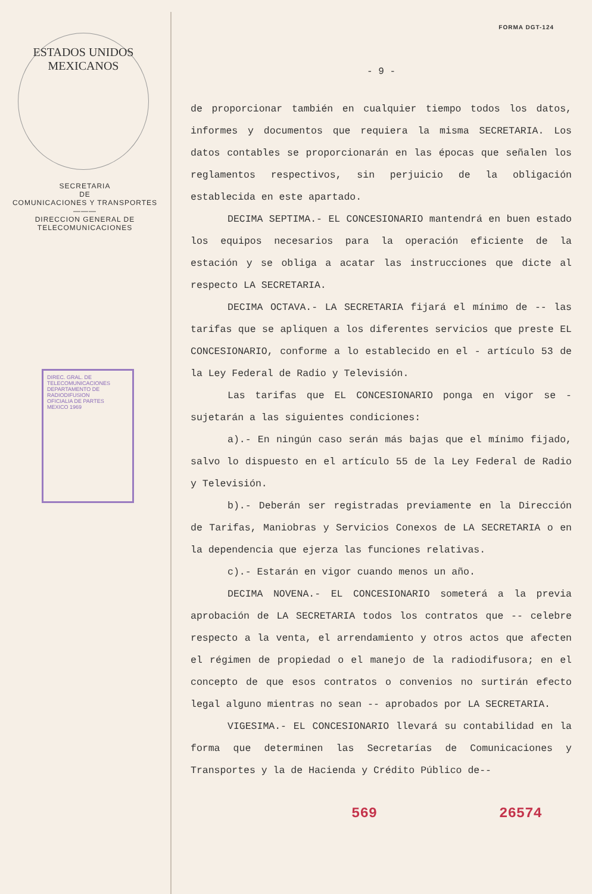ESTADOS UNIDOS MEXICANOS
SECRETARIA
DE
COMUNICACIONES Y TRANSPORTES
———
DIRECCION GENERAL DE
TELECOMUNICACIONES
DIREC. GRAL. DE TELECOMUNICACIONES
DEPARTAMENTO DE RADIODIFUSION
OFICIALIA DE PARTES
MEXICO 1969
FORMA DGT-124
- 9 -
de proporcionar también en cualquier tiempo todos los datos, informes y documentos que requiera la misma SECRETARIA. Los datos contables se proporcionarán en las épocas que señalen los reglamentos respectivos, sin perjuicio de la obligación establecida en este apartado.
DECIMA SEPTIMA.- EL CONCESIONARIO mantendrá en buen estado los equipos necesarios para la operación eficiente de la estación y se obliga a acatar las instrucciones que dicte al respecto LA SECRETARIA.
DECIMA OCTAVA.- LA SECRETARIA fijará el mínimo de -- las tarifas que se apliquen a los diferentes servicios que preste EL CONCESIONARIO, conforme a lo establecido en el - artículo 53 de la Ley Federal de Radio y Televisión.
Las tarifas que EL CONCESIONARIO ponga en vigor se - sujetarán a las siguientes condiciones:
a).- En ningún caso serán más bajas que el mínimo fijado, salvo lo dispuesto en el artículo 55 de la Ley Federal de Radio y Televisión.
b).- Deberán ser registradas previamente en la Dirección de Tarifas, Maniobras y Servicios Conexos de LA SECRETARIA o en la dependencia que ejerza las funciones relativas.
c).- Estarán en vigor cuando menos un año.
DECIMA NOVENA.- EL CONCESIONARIO someterá a la previa aprobación de LA SECRETARIA todos los contratos que -- celebre respecto a la venta, el arrendamiento y otros actos que afecten el régimen de propiedad o el manejo de la radiodifusora; en el concepto de que esos contratos o convenios no surtirán efecto legal alguno mientras no sean -- aprobados por LA SECRETARIA.
VIGESIMA.- EL CONCESIONARIO llevará su contabilidad en la forma que determinen las Secretarías de Comunicaciones y Transportes y la de Hacienda y Crédito Público de--
569 26574